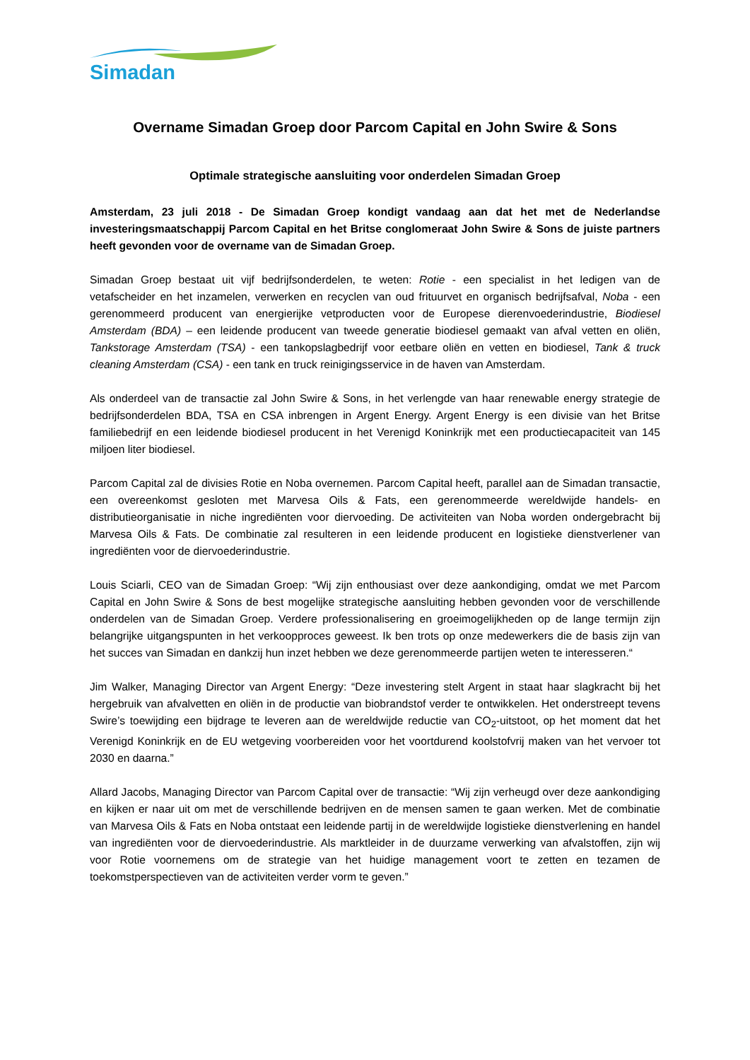Simadan
Overname Simadan Groep door Parcom Capital en John Swire & Sons
Optimale strategische aansluiting voor onderdelen Simadan Groep
Amsterdam, 23 juli 2018 - De Simadan Groep kondigt vandaag aan dat het met de Nederlandse investeringsmaatschappij Parcom Capital en het Britse conglomeraat John Swire & Sons de juiste partners heeft gevonden voor de overname van de Simadan Groep.
Simadan Groep bestaat uit vijf bedrijfsonderdelen, te weten: Rotie - een specialist in het ledigen van de vetafscheider en het inzamelen, verwerken en recyclen van oud frituurvet en organisch bedrijfsafval, Noba - een gerenommeerd producent van energierijke vetproducten voor de Europese dierenvoederindustrie, Biodiesel Amsterdam (BDA) – een leidende producent van tweede generatie biodiesel gemaakt van afval vetten en oliën, Tankstorage Amsterdam (TSA) - een tankopslagbedrijf voor eetbare oliën en vetten en biodiesel, Tank & truck cleaning Amsterdam (CSA) - een tank en truck reinigingsservice in de haven van Amsterdam.
Als onderdeel van de transactie zal John Swire & Sons, in het verlengde van haar renewable energy strategie de bedrijfsonderdelen BDA, TSA en CSA inbrengen in Argent Energy. Argent Energy is een divisie van het Britse familiebedrijf en een leidende biodiesel producent in het Verenigd Koninkrijk met een productiecapaciteit van 145 miljoen liter biodiesel.
Parcom Capital zal de divisies Rotie en Noba overnemen. Parcom Capital heeft, parallel aan de Simadan transactie, een overeenkomst gesloten met Marvesa Oils & Fats, een gerenommeerde wereldwijde handels- en distributieorganisatie in niche ingrediënten voor diervoeding. De activiteiten van Noba worden ondergebracht bij Marvesa Oils & Fats. De combinatie zal resulteren in een leidende producent en logistieke dienstverlener van ingrediënten voor de diervoederindustrie.
Louis Sciarli, CEO van de Simadan Groep: “Wij zijn enthousiast over deze aankondiging, omdat we met Parcom Capital en John Swire & Sons de best mogelijke strategische aansluiting hebben gevonden voor de verschillende onderdelen van de Simadan Groep. Verdere professionalisering en groeimogelijkheden op de lange termijn zijn belangrijke uitgangspunten in het verkoopproces geweest. Ik ben trots op onze medewerkers die de basis zijn van het succes van Simadan en dankzij hun inzet hebben we deze gerenommeerde partijen weten te interesseren.“
Jim Walker, Managing Director van Argent Energy: “Deze investering stelt Argent in staat haar slagkracht bij het hergebruik van afvalvetten en oliën in de productie van biobrandstof verder te ontwikkelen. Het onderstreept tevens Swire’s toewijding een bijdrage te leveren aan de wereldwijde reductie van CO<sub>2</sub>-uitstoot, op het moment dat het Verenigd Koninkrijk en de EU wetgeving voorbereiden voor het voortdurend koolstofvrij maken van het vervoer tot 2030 en daarna.”
Allard Jacobs, Managing Director van Parcom Capital over de transactie: “Wij zijn verheugd over deze aankondiging en kijken er naar uit om met de verschillende bedrijven en de mensen samen te gaan werken. Met de combinatie van Marvesa Oils & Fats en Noba ontstaat een leidende partij in de wereldwijde logistieke dienstverlening en handel van ingrediënten voor de diervoederindustrie. Als marktleider in de duurzame verwerking van afvalstoffen, zijn wij voor Rotie voornemens om de strategie van het huidige management voort te zetten en tezamen de toekomstperspectieven van de activiteiten verder vorm te geven.”